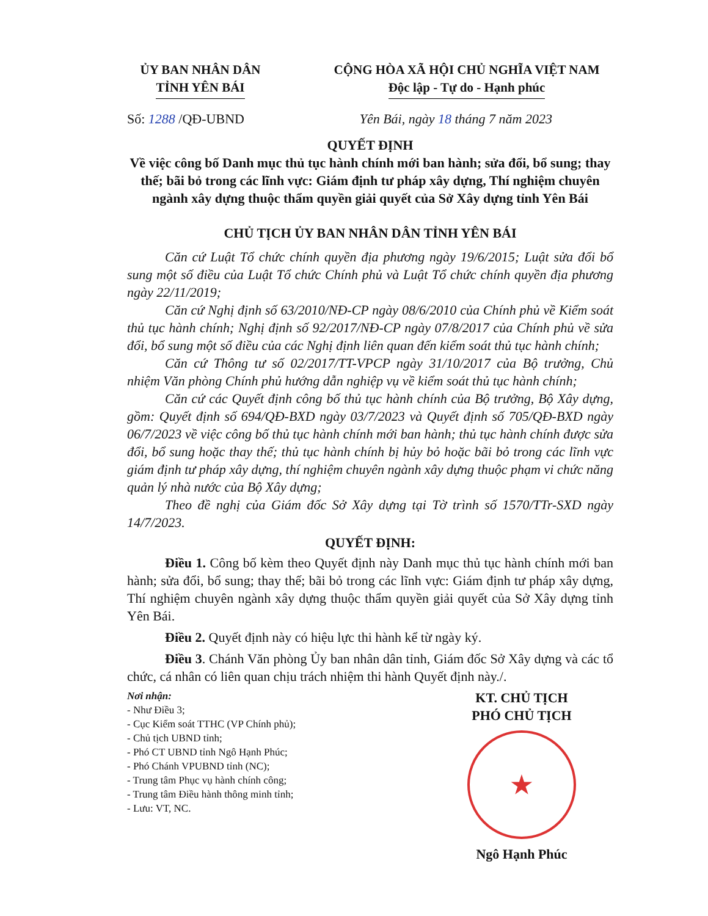ỦY BAN NHÂN DÂN
TỈNH YÊN BÁI
CỘNG HÒA XÃ HỘI CHỦ NGHĨA VIỆT NAM
Độc lập - Tự do - Hạnh phúc
Số: 1288 /QĐ-UBND Yên Bái, ngày 18 tháng 7 năm 2023
QUYẾT ĐỊNH
Về việc công bố Danh mục thủ tục hành chính mới ban hành; sửa đổi, bổ sung; thay thế; bãi bỏ trong các lĩnh vực: Giám định tư pháp xây dựng, Thí nghiệm chuyên ngành xây dựng thuộc thẩm quyền giải quyết của Sở Xây dựng tỉnh Yên Bái
CHỦ TỊCH ỦY BAN NHÂN DÂN TỈNH YÊN BÁI
Căn cứ Luật Tổ chức chính quyền địa phương ngày 19/6/2015; Luật sửa đổi bổ sung một số điều của Luật Tổ chức Chính phủ và Luật Tổ chức chính quyền địa phương ngày 22/11/2019;
Căn cứ Nghị định số 63/2010/NĐ-CP ngày 08/6/2010 của Chính phủ về Kiểm soát thủ tục hành chính; Nghị định số 92/2017/NĐ-CP ngày 07/8/2017 của Chính phủ về sửa đổi, bổ sung một số điều của các Nghị định liên quan đến kiểm soát thủ tục hành chính;
Căn cứ Thông tư số 02/2017/TT-VPCP ngày 31/10/2017 của Bộ trưởng, Chủ nhiệm Văn phòng Chính phủ hướng dẫn nghiệp vụ về kiểm soát thủ tục hành chính;
Căn cứ các Quyết định công bố thủ tục hành chính của Bộ trưởng, Bộ Xây dựng, gồm: Quyết định số 694/QĐ-BXD ngày 03/7/2023 và Quyết định số 705/QĐ-BXD ngày 06/7/2023 về việc công bố thủ tục hành chính mới ban hành; thủ tục hành chính được sửa đổi, bổ sung hoặc thay thế; thủ tục hành chính bị hủy bỏ hoặc bãi bỏ trong các lĩnh vực giám định tư pháp xây dựng, thí nghiệm chuyên ngành xây dựng thuộc phạm vi chức năng quản lý nhà nước của Bộ Xây dựng;
Theo đề nghị của Giám đốc Sở Xây dựng tại Tờ trình số 1570/TTr-SXD ngày 14/7/2023.
QUYẾT ĐỊNH:
Điều 1. Công bố kèm theo Quyết định này Danh mục thủ tục hành chính mới ban hành; sửa đổi, bổ sung; thay thế; bãi bỏ trong các lĩnh vực: Giám định tư pháp xây dựng, Thí nghiệm chuyên ngành xây dựng thuộc thẩm quyền giải quyết của Sở Xây dựng tỉnh Yên Bái.
Điều 2. Quyết định này có hiệu lực thi hành kể từ ngày ký.
Điều 3. Chánh Văn phòng Ủy ban nhân dân tỉnh, Giám đốc Sở Xây dựng và các tổ chức, cá nhân có liên quan chịu trách nhiệm thi hành Quyết định này./.
Nơi nhận:
- Như Điều 3;
- Cục Kiểm soát TTHC (VP Chính phủ);
- Chủ tịch UBND tỉnh;
- Phó CT UBND tỉnh Ngô Hạnh Phúc;
- Phó Chánh VPUBND tỉnh (NC);
- Trung tâm Phục vụ hành chính công;
- Trung tâm Điều hành thông minh tỉnh;
- Lưu: VT, NC.
KT. CHỦ TỊCH
PHÓ CHỦ TỊCH
★
Ngô Hạnh Phúc